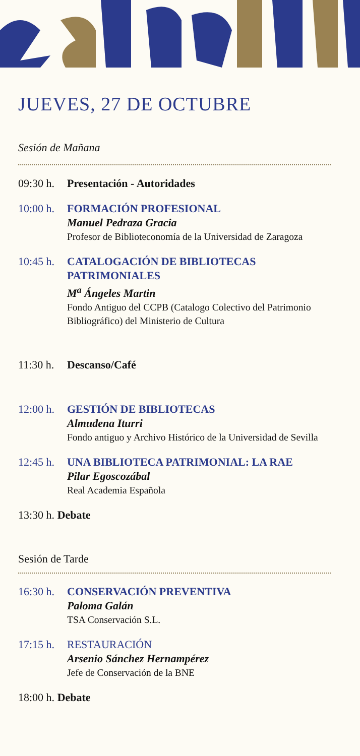JUEVES, 27 DE OCTUBRE
Sesión de Mañana
09:30 h.
Presentación - Autoridades
10:00 h.
FORMACIÓN PROFESIONAL
Manuel Pedraza Gracia
Profesor de Biblioteconomía de la Universidad de Zaragoza
10:45 h.
CATALOGACIÓN DE BIBLIOTECAS PATRIMONIALES
M<sup>a</sup> Ángeles Martin
Fondo Antiguo del CCPB (Catalogo Colectivo del Patrimonio Bibliográfico) del Ministerio de Cultura
11:30 h.
Descanso/Café
12:00 h.
GESTIÓN DE BIBLIOTECAS
Almudena Iturri
Fondo antiguo y Archivo Histórico de la Universidad de Sevilla
12:45 h.
UNA BIBLIOTECA PATRIMONIAL: LA RAE
Pilar Egoscozábal
Real Academia Española
13:30 h. Debate
Sesión de Tarde
16:30 h.
CONSERVACIÓN PREVENTIVA
Paloma Galán
TSA Conservación S.L.
17:15 h.
RESTAURACIÓN
Arsenio Sánchez Hernampérez
Jefe de Conservación de la BNE
18:00 h. Debate